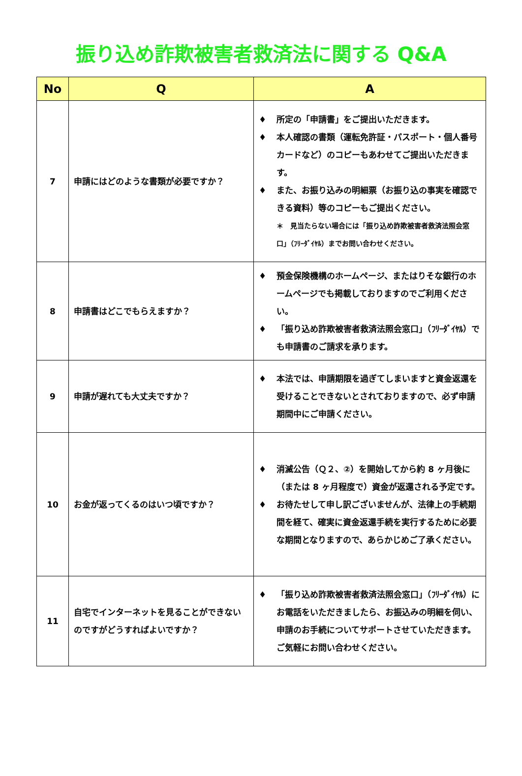振り込め詐欺被害者救済法に関する Q&A
| No | Q | A |
| --- | --- | --- |
| 7 | 申請にはどのような書類が必要ですか？ | ♦ 所定の「申請書」をご提出いただきます。 ♦ 本人確認の書類（運転免許証・パスポート・個人番号カードなど）のコピーもあわせてご提出いただきます。 ♦ また、お振り込みの明細票（お振り込の事実を確認できる資料）等のコピーもご提出ください。 ＊ 見当たらない場合には「振り込め詐欺被害者救済法照会窓口」（ﾌﾘｰﾀﾞｲﾔﾙ）までお問い合わせください。 |
| 8 | 申請書はどこでもらえますか？ | ♦ 預金保険機構のホームページ、またはりそな銀行のホームページでも掲載しておりますのでご利用ください。 ♦ 「振り込め詐欺被害者救済法照会窓口」（ﾌﾘｰﾀﾞｲﾔﾙ）でも申請書のご請求を承ります。 |
| 9 | 申請が遅れても大丈夫ですか？ | ♦ 本法では、申請期限を過ぎてしまいますと資金返還を受けることできないとされておりますので、必ず申請期間中にご申請ください。 |
| 10 | お金が返ってくるのはいつ頃ですか？ | ♦ 消滅公告（Ｑ２、②）を開始してから約 8 ヶ月後に（または 8 ヶ月程度で）資金が返還される予定です。 ♦ お待たせして申し訳ございませんが、法律上の手続期間を経て、確実に資金返還手続を実行するために必要な期間となりますので、あらかじめご了承ください。 |
| 11 | 自宅でインターネットを見ることができないのですがどうすればよいですか？ | ♦ 「振り込め詐欺被害者救済法照会窓口」（ﾌﾘｰﾀﾞｲﾔﾙ）にお電話をいただきましたら、お振込みの明細を伺い、申請のお手続についてサポートさせていただきます。ご気軽にお問い合わせください。 |